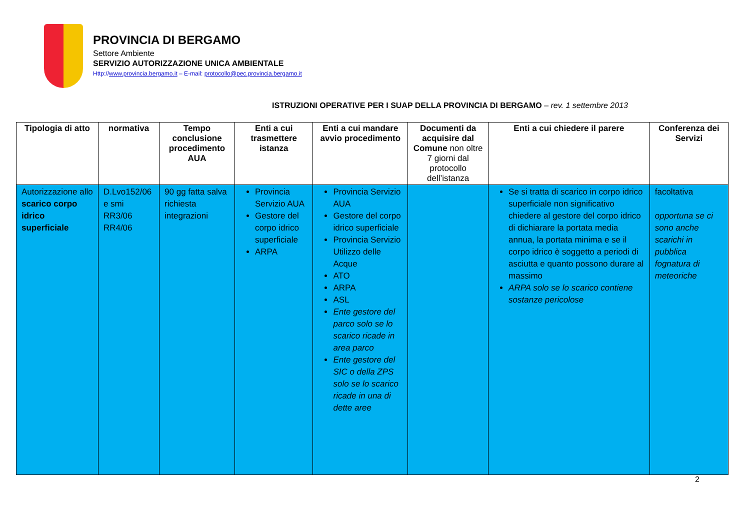PROVINCIA DI BERGAMO
Settore Ambiente
SERVIZIO AUTORIZZAZIONE UNICA AMBIENTALE
Http://www.provincia.bergamo.it – E-mail: protocollo@pec.provincia.bergamo.it
ISTRUZIONI OPERATIVE PER I SUAP DELLA PROVINCIA DI BERGAMO – rev. 1 settembre 2013
| Tipologia di atto | normativa | Tempo conclusione procedimento AUA | Enti a cui trasmettere istanza | Enti a cui mandare avvio procedimento | Documenti da acquisire dal Comune non oltre 7 giorni dal protocollo dell’istanza | Enti a cui chiedere il parere | Conferenza dei Servizi |
| --- | --- | --- | --- | --- | --- | --- | --- |
| Autorizzazione allo scarico corpo idrico superficiale | D.Lvo152/06 e smi RR3/06 RR4/06 | 90 gg fatta salva richiesta integrazioni | Provincia Servizio AUA Gestore del corpo idrico superficiale ARPA | Provincia Servizio AUA Gestore del corpo idrico superficiale Provincia Servizio Utilizzo delle Acque ATO ARPA ASL Ente gestore del parco solo se lo scarico ricade in area parco Ente gestore del SIC o della ZPS solo se lo scarico ricade in una di dette aree | | Se si tratta di scarico in corpo idrico superficiale non significativo chiedere al gestore del corpo idrico di dichiarare la portata media annua, la portata minima e se il corpo idrico è soggetto a periodi di asciutta e quanto possono durare al massimo ARPA solo se lo scarico contiene sostanze pericolose | facoltativa opportuna se ci sono anche scarichi in pubblica fognatura di meteoriche |
2